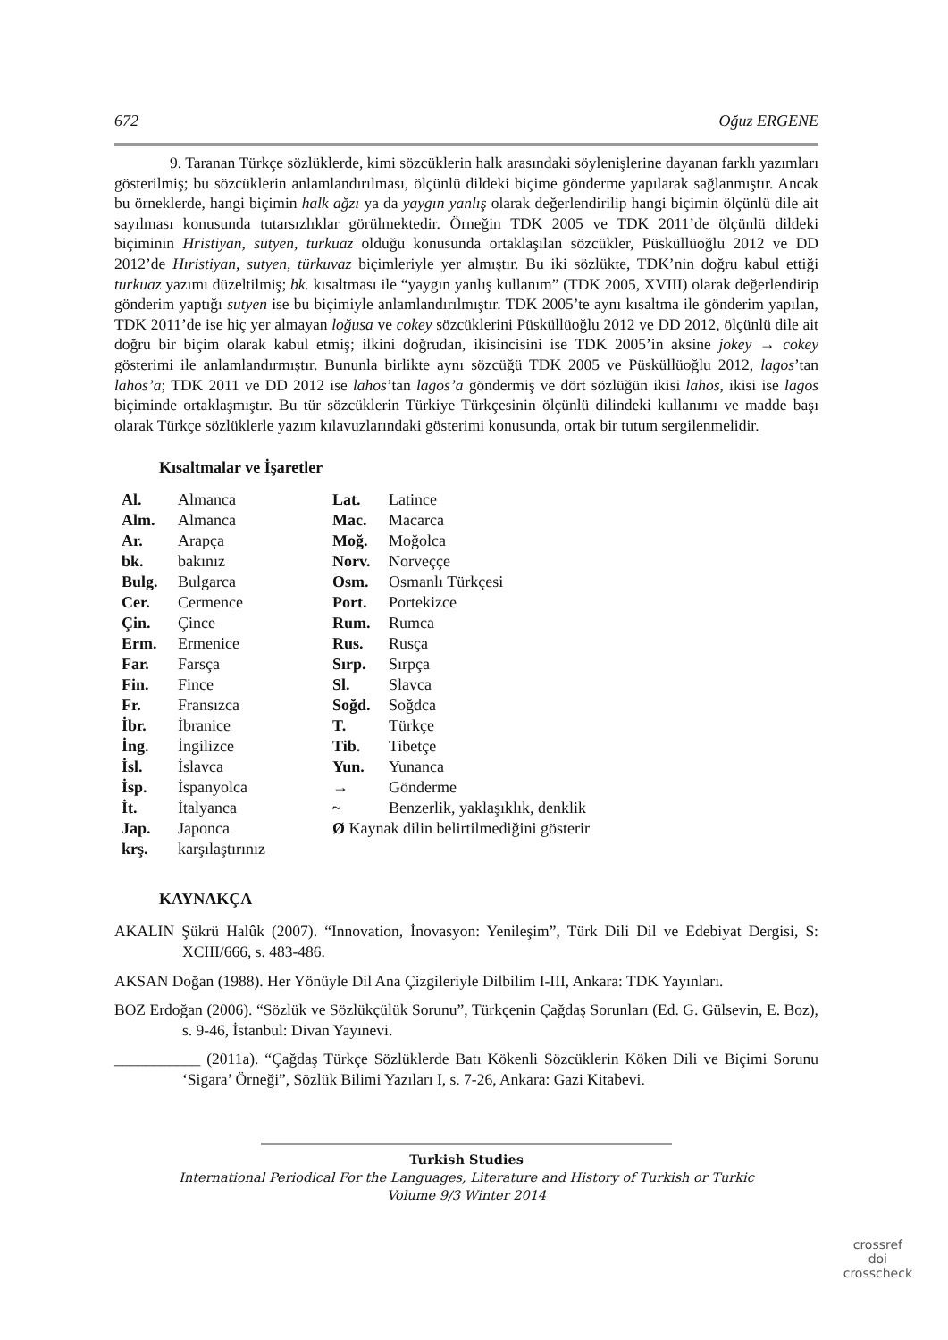672 Oğuz ERGENE
9. Taranan Türkçe sözlüklerde, kimi sözcüklerin halk arasındaki söylenişlerine dayanan farklı yazımları gösterilmiş; bu sözcüklerin anlamlandırılması, ölçünlü dildeki biçime gönderme yapılarak sağlanmıştır. Ancak bu örneklerde, hangi biçimin halk ağzı ya da yaygın yanlış olarak değerlendirilip hangi biçimin ölçünlü dile ait sayılması konusunda tutarsızlıklar görülmektedir. Örneğin TDK 2005 ve TDK 2011’de ölçünlü dildeki biçiminin Hristiyan, sütyen, turkuaz olduğu konusunda ortaklaşılan sözcükler, Püsküllüoğlu 2012 ve DD 2012’de Hıristiyan, sutyen, türkuvaz biçimleriyle yer almıştır. Bu iki sözlükte, TDK’nin doğru kabul ettiği turkuaz yazımı düzeltilmiş; bk. kısaltması ile “yaygın yanlış kullanım” (TDK 2005, XVIII) olarak değerlendirip gönderim yaptığı sutyen ise bu biçimiyle anlamlandırılmıştır. TDK 2005’te aynı kısaltma ile gönderim yapılan, TDK 2011’de ise hiç yer almayan loğusa ve cokey sözcüklerini Püsküllüoğlu 2012 ve DD 2012, ölçünlü dile ait doğru bir biçim olarak kabul etmiş; ilkini doğrudan, ikisincisini ise TDK 2005’in aksine jokey → cokey gösterimi ile anlamlandırmıştır. Bununla birlikte aynı sözcüğü TDK 2005 ve Püsküllüoğlu 2012, lagos’tan lahos’a; TDK 2011 ve DD 2012 ise lahos’tan lagos’a göndermiş ve dört sözlüğün ikisi lahos, ikisi ise lagos biçiminde ortaklaşmıştır. Bu tür sözcüklerin Türkiye Türkçesinin ölçünlü dilindeki kullanımı ve madde başı olarak Türkçe sözlüklerle yazım kılavuzlarındaki gösterimi konusunda, ortak bir tutum sergilenmelidir.
Kısaltmalar ve İşaretler
| Al. | Almanca | Lat. | Latince |
| Alm. | Almanca | Mac. | Macarca |
| Ar. | Arapça | Moğ. | Moğolca |
| bk. | bakınız | Norv. | Norveççe |
| Bulg. | Bulgarca | Osm. | Osmanlı Türkçesi |
| Cer. | Cermence | Port. | Portekizce |
| Çin. | Çince | Rum. | Rumca |
| Erm. | Ermenice | Rus. | Rusça |
| Far. | Farsça | Sırp. | Sırpça |
| Fin. | Fince | Sl. | Slavca |
| Fr. | Fransızca | Soğd. | Soğdca |
| İbr. | İbranice | T. | Türkçe |
| İng. | İngilizce | Tib. | Tibetçe |
| İsl. | İslavca | Yun. | Yunanca |
| İsp. | İspanyolca | → | Gönderme |
| İt. | İtalyanca | ~ | Benzerlik, yaklaşıklık, denklik |
| Jap. | Japonca | Ø Kaynak dilin belirtilmediğini gösterir | |
| krş. | karşılaştırınız | | |
KAYNAKÇA
AKALIN Şükrü Halûk (2007). “Innovation, İnovasyon: Yenileşim”, Türk Dili Dil ve Edebiyat Dergisi, S: XCIII/666, s. 483-486.
AKSAN Doğan (1988). Her Yönüyle Dil Ana Çizgileriyle Dilbilim I-III, Ankara: TDK Yayınları.
BOZ Erdoğan (2006). “Sözlük ve Sözlükçülük Sorunu”, Türkçenin Çağdaş Sorunları (Ed. G. Gülsevin, E. Boz), s. 9-46, İstanbul: Divan Yayınevi.
___________ (2011a). “Çağdaş Türkçe Sözlüklerde Batı Kökenli Sözcüklerin Köken Dili ve Biçimi Sorunu ‘Sigara’ Örneği”, Sözlük Bilimi Yazıları I, s. 7-26, Ankara: Gazi Kitabevi.
Turkish Studies
International Periodical For the Languages, Literature and History of Turkish or Turkic
Volume 9/3 Winter 2014
crossref
doi
crosscheck